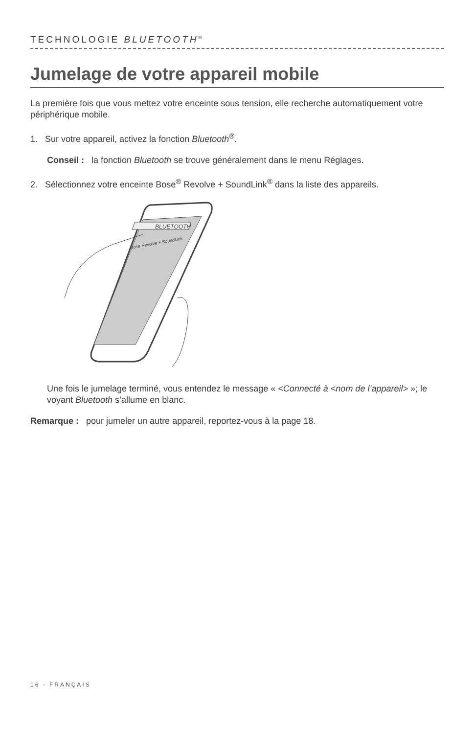TECHNOLOGIE BLUETOOTH<sup>®</sup>
Jumelage de votre appareil mobile
La première fois que vous mettez votre enceinte sous tension, elle recherche automatiquement votre périphérique mobile.
1. Sur votre appareil, activez la fonction Bluetooth<sup>®</sup>.
Conseil : la fonction Bluetooth se trouve généralement dans le menu Réglages.
2. Sélectionnez votre enceinte Bose<sup>®</sup> Revolve + SoundLink<sup>®</sup> dans la liste des appareils.
BLUETOOTH
Bose Revolve + SoundLink
Une fois le jumelage terminé, vous entendez le message « <Connecté à <nom de l’appareil> »; le voyant Bluetooth s’allume en blanc.
Remarque : pour jumeler un autre appareil, reportez-vous à la page 18.
16 - FRANÇAIS